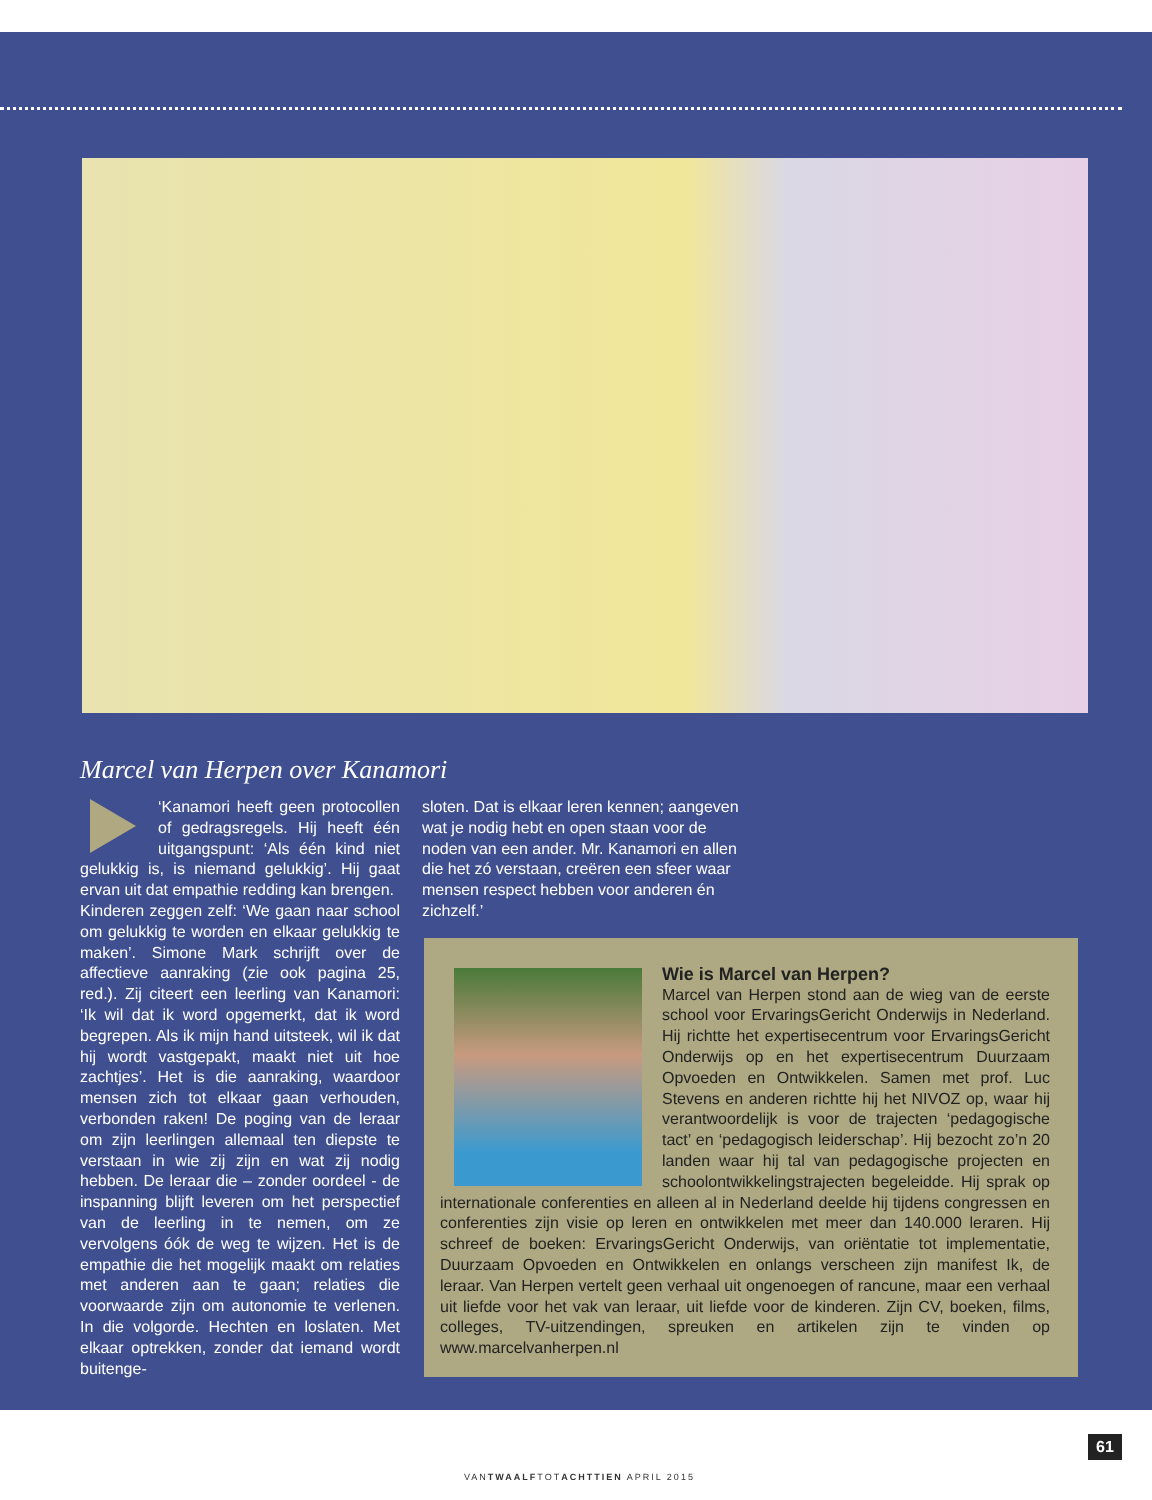Marcel van Herpen over Kanamori
‘Kanamori heeft geen protocollen of gedragsregels. Hij heeft één uitgangspunt: ‘Als één kind niet gelukkig is, is niemand gelukkig’. Hij gaat ervan uit dat empathie redding kan brengen.
Kinderen zeggen zelf: ‘We gaan naar school om gelukkig te worden en elkaar gelukkig te maken’. Simone Mark schrijft over de affectieve aanraking (zie ook pagina 25, red.). Zij citeert een leerling van Kanamori: ‘Ik wil dat ik word opgemerkt, dat ik word begrepen. Als ik mijn hand uitsteek, wil ik dat hij wordt vastgepakt, maakt niet uit hoe zachtjes’. Het is die aanraking, waardoor mensen zich tot elkaar gaan verhouden, verbonden raken! De poging van de leraar om zijn leerlingen allemaal ten diepste te verstaan in wie zij zijn en wat zij nodig hebben. De leraar die – zonder oordeel - de inspanning blijft leveren om het perspectief van de leerling in te nemen, om ze vervolgens óók de weg te wijzen. Het is de empathie die het mogelijk maakt om relaties met anderen aan te gaan; relaties die voorwaarde zijn om autonomie te verlenen. In die volgorde. Hechten en loslaten. Met elkaar optrekken, zonder dat iemand wordt buitenge-
sloten. Dat is elkaar leren kennen; aangeven wat je nodig hebt en open staan voor de noden van een ander. Mr. Kanamori en allen die het zó verstaan, creëren een sfeer waar mensen respect hebben voor anderen én zichzelf.’
Wie is Marcel van Herpen?
Marcel van Herpen stond aan de wieg van de eerste school voor ErvaringsGericht Onderwijs in Nederland. Hij richtte het expertisecentrum voor ErvaringsGericht Onderwijs op en het expertisecentrum Duurzaam Opvoeden en Ontwikkelen. Samen met prof. Luc Stevens en anderen richtte hij het NIVOZ op, waar hij verantwoordelijk is voor de trajecten ‘pedagogische tact’ en ‘pedagogisch leiderschap’. Hij bezocht zo’n 20 landen waar hij tal van pedagogische projecten en schoolontwikkelingstrajecten begeleidde. Hij sprak op internationale conferenties en alleen al in Nederland deelde hij tijdens congressen en conferenties zijn visie op leren en ontwikkelen met meer dan 140.000 leraren. Hij schreef de boeken: ErvaringsGericht Onderwijs, van oriëntatie tot implementatie, Duurzaam Opvoeden en Ontwikkelen en onlangs verscheen zijn manifest Ik, de leraar. Van Herpen vertelt geen verhaal uit ongenoegen of rancune, maar een verhaal uit liefde voor het vak van leraar, uit liefde voor de kinderen. Zijn CV, boeken, films, colleges, TV-uitzendingen, spreuken en artikelen zijn te vinden op www.marcelvanherpen.nl
61
VANTWAALFTOTACHTTIEN APRIL 2015